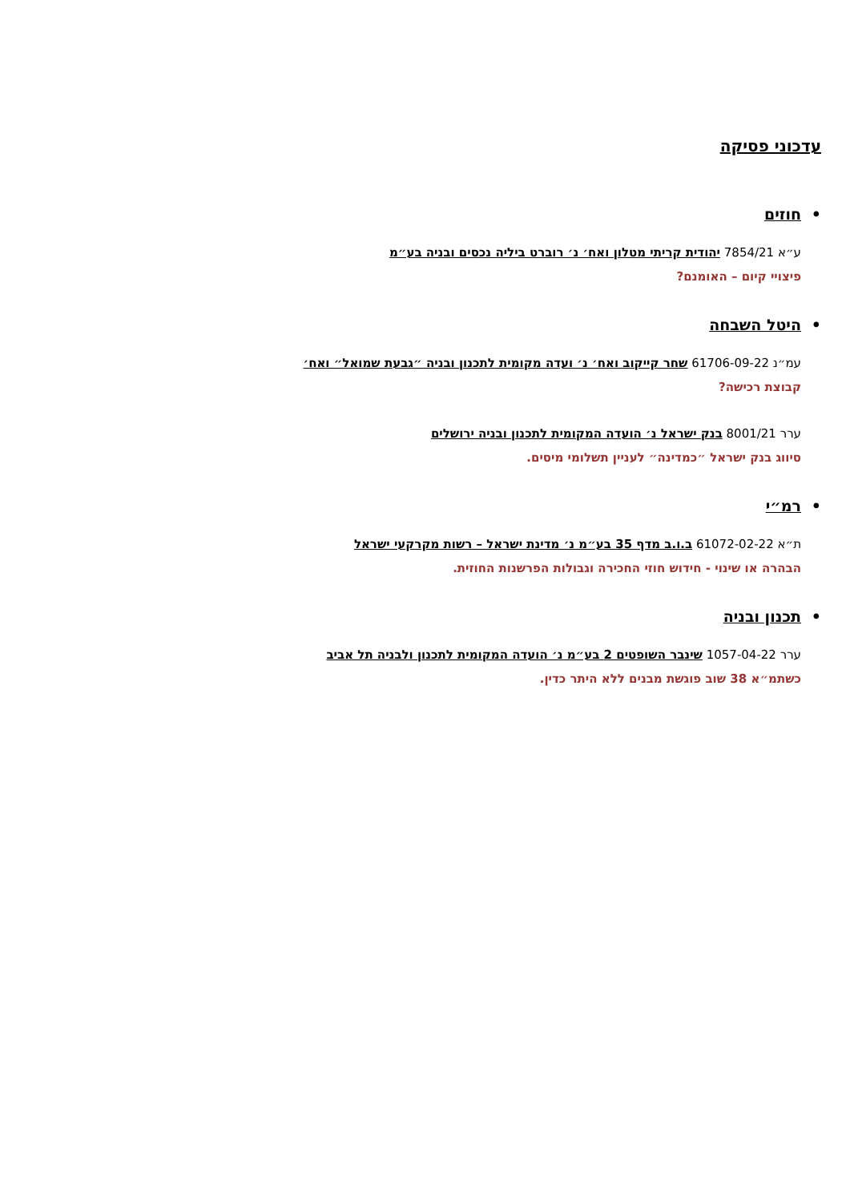עדכוני פסיקה
• חוזים
ע״א 7854/21 יהודית קריתי מטלון ואח׳ נ׳ רוברט ביליה נכסים ובניה בע״מ
פיצויי קיום – האומנם?
• היטל השבחה
עמ״נ 61706-09-22 שחר קייקוב ואח׳ נ׳ ועדה מקומית לתכנון ובניה ״גבעת שמואל״ ואח׳
קבוצת רכישה?
ערר 8001/21 בנק ישראל נ׳ הועדה המקומית לתכנון ובניה ירושלים
סיווג בנק ישראל ״כמדינה״ לעניין תשלומי מיסים.
• רמ״י
ת״א 61072-02-22 ב.ו.ב מדף 35 בע״מ נ׳ מדינת ישראל – רשות מקרקעי ישראל
הבהרה או שינוי - חידוש חוזי החכירה וגבולות הפרשנות החוזית.
• תכנון ובניה
ערר 1057-04-22 שינבר השופטים 2 בע״מ נ׳ הועדה המקומית לתכנון ולבניה תל אביב
כשתמ״א 38 שוב פוגשת מבנים ללא היתר כדין.